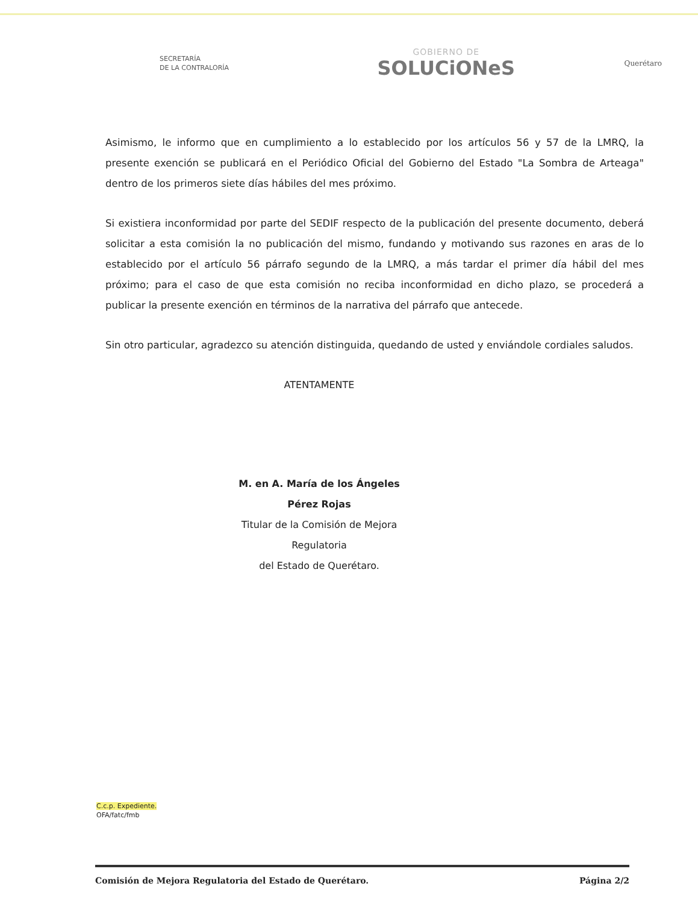SECRETARÍA
DE LA CONTRALORÍA
GOBIERNO DE
SOLUCiONeS
Querétaro
Asimismo, le informo que en cumplimiento a lo establecido por los artículos 56 y 57 de la LMRQ, la presente exención se publicará en el Periódico Oficial del Gobierno del Estado "La Sombra de Arteaga" dentro de los primeros siete días hábiles del mes próximo.
Si existiera inconformidad por parte del SEDIF respecto de la publicación del presente documento, deberá solicitar a esta comisión la no publicación del mismo, fundando y motivando sus razones en aras de lo establecido por el artículo 56 párrafo segundo de la LMRQ, a más tardar el primer día hábil del mes próximo; para el caso de que esta comisión no reciba inconformidad en dicho plazo, se procederá a publicar la presente exención en términos de la narrativa del párrafo que antecede.
Sin otro particular, agradezco su atención distinguida, quedando de usted y enviándole cordiales saludos.
ATENTAMENTE
M. en A. María de los Ángeles Pérez Rojas
Titular de la Comisión de Mejora Regulatoria
del Estado de Querétaro.
C.c.p. Expediente.
OFA/fatc/fmb
Comisión de Mejora Regulatoria del Estado de Querétaro. Página 2/2